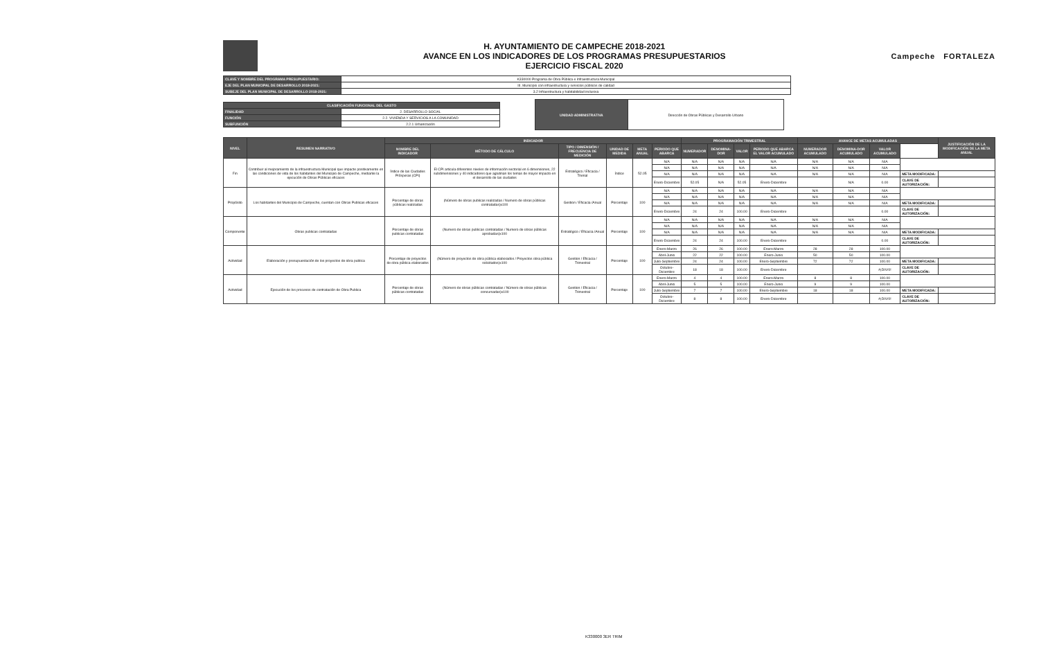H. AYUNTAMIENTO DE CAMPECHE 2018-2021
AVANCE EN LOS INDICADORES DE LOS PROGRAMAS PRESUPUESTARIOS
EJERCICIO FISCAL 2020
Campeche FORTALEZA
| CLAVE Y NOMBRE DEL PROGRAMA PRESUPUESTARIO: | K330000 Programa de Obra Pública e Infraestructura Municipal |
| EJE DEL PLAN MUNICIPAL DE DESARROLLO 2018-2021: | III. Municipio con infraestructura y servicios públicos de calidad |
| SUBEJE DEL PLAN MUNICIPAL DE DESARROLLO 2018-2021: | 3.2 Infraestructura y habitabilidad inclusiva |
| CLASIFICACIÓN FUNCIONAL DEL GASTO | |
| --- | --- |
| FINALIDAD | 2. DESARROLLO SOCIAL |
| FUNCIÓN | 2.2. VIVIENDA Y SERVICIOS A LA COMUNIDAD |
| SUBFUNCIÓN | 2.2.1 Urbanización |
| UNIDAD ADMINISTRATIVA | Dirección de Obras Públicas y Desarrollo Urbano |
| NIVEL | RESUMEN NARRATIVO | INDICADOR | | | | | | PROGRAMACIÓN TRIMESTRAL | | | | AVANCE DE METAS ACUMULADAS | | | | JUSTIFICACIÓN DE LA MODIFICACIÓN DE LA META ANUAL |
| --- | --- | --- | --- | --- | --- | --- | --- | --- | --- | --- | --- | --- | --- | --- | --- | --- |
| | | NOMBRE DEL INDICADOR | MÉTODO DE CÁLCULO | TIPO / DIMENSIÓN / FRECUENCIA DE MEDICIÓN | UNIDAD DE MEDIDA | META ANUAL | PERIODO QUE ABARCA | NUMERADOR | DENOMINA-DOR | VALOR | PERIODO QUE ABARCA EL VALOR ACUMULADO | NUMERADOR ACUMULADO | DENOMINA-DOR ACUMULADO | VALOR ACUMULADO | | |
| Fin | Contribuir al mejoramiento de la infraestructura Municipal que impacte positivamente en las condiciones de vida de los habitantes del Municipio de Campeche, mediante la ejecución de Obras Públicas eficaces | Índice de las Ciudades Prósperas (CPI) | El CPI articula diferentes niveles de información sectorial en 6 dimensiones, 22 subdimensiones y 40 indicadores que aglutinan los temas de mayor impacto en el desarrollo de las ciudades | Estratégico / Eficacia / Trienal | Índice | 52.05 | N/A | N/A | N/A | N/A | N/A | N/A | N/A | N/A | | |
| | | | | | | | N/A | N/A | N/A | N/A | N/A | N/A | N/A | N/A | | |
| | | | | | | | N/A | N/A | N/A | N/A | N/A | N/A | N/A | N/A | META MODIFICADA: | |
| | | | | | | | Enero-Diciembre | 52.05 | N/A | 52.05 | Enero-Diciembre | | N/A | 0.00 | CLAVE DE AUTORIZACIÓN: | |
| Propósito | Los habitantes del Municipio de Campeche, cuentan con Obras Publicas eficaces | Porcentaje de obras públicas realizadas | (Número de obras publicas realizadas / Numero de obras públicas contratadas)x100 | Gestion / Eficacia /Anual | Porcentaje | 100 | N/A | N/A | N/A | N/A | N/A | N/A | N/A | N/A | | |
| | | | | | | | N/A | N/A | N/A | N/A | N/A | N/A | N/A | N/A | | |
| | | | | | | | N/A | N/A | N/A | N/A | N/A | N/A | N/A | N/A | META MODIFICADA: | |
| | | | | | | | Enero-Diciembre | 24 | 24 | 100.00 | Enero-Diciembre | | | 0.00 | CLAVE DE AUTORIZACIÓN: | |
| Componente | Obras publicas contratadas | Porcentaje de obras publicas contratadas | (Numero de obras publicas contratadas / Numero de obras públicas aprobadas)x100 | Estratégico / Eficacia /Anual | Porcentaje | 100 | N/A | N/A | N/A | N/A | N/A | N/A | N/A | N/A | | |
| | | | | | | | N/A | N/A | N/A | N/A | N/A | N/A | N/A | N/A | | |
| | | | | | | | N/A | N/A | N/A | N/A | N/A | N/A | N/A | N/A | META MODIFICADA: | |
| | | | | | | | Enero-Diciembre | 24 | 24 | 100.00 | Enero-Diciembre | | | 0.00 | CLAVE DE AUTORIZACIÓN: | |
| Actividad | Elaboración y presupuestación de los proyectos de obra publica | Porcentaje de proyectos de obra pública elaborados | (Número de proyectos de obra pública elaborados / Proyectos obra pública solicitados)x100 | Gestion / Eficacia / Trimestral | Porcentaje | 100 | Enero-Marzo | 26 | 26 | 100.00 | Enero-Marzo | 28 | 28 | 100.00 | | |
| | | | | | | | Abril-Junio | 22 | 22 | 100.00 | Enero-Junio | 50 | 50 | 100.00 | | |
| | | | | | | | Julio-Septiembre | 24 | 24 | 100.00 | Enero-Septiembre | 72 | 72 | 100.00 | META MODIFICADA: | |
| | | | | | | | Octubre-Diciembre | 18 | 18 | 100.00 | Enero-Diciembre | | | #¡DIV/0! | CLAVE DE AUTORIZACIÓN: | |
| Actividad | Ejecución de los procesos de contratación de Obra Publica | Porcentaje de obras públicas contratadas | (Número de obras públicas contratadas / Número de obras públicas concursadas)x100 | Gestion / Eficacia / Trimestral | Porcentaje | 100 | Enero-Marzo | 4 | 4 | 100.00 | Enero-Marzo | 8 | 8 | 100.00 | | |
| | | | | | | | Abril-Junio | 5 | 5 | 100.00 | Enero-Junio | 9 | 9 | 100.00 | | |
| | | | | | | | Julio-Septiembre | 7 | 7 | 100.00 | Enero-Septiembre | 18 | 18 | 100.00 | META MODIFICADA: | |
| | | | | | | | Octubre-Diciembre | 8 | 8 | 100.00 | Enero-Diciembre | | | #¡DIV/0! | CLAVE DE AUTORIZACIÓN: | |
K330000 3ER TRIM